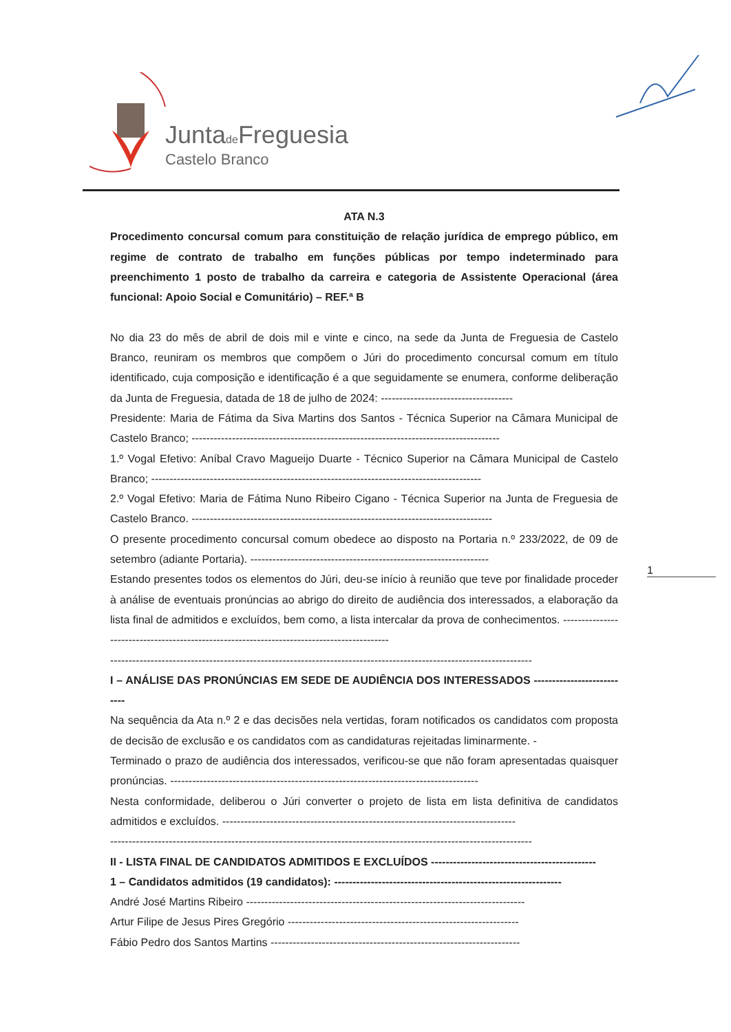Juntade Freguesia
Castelo Branco
ATA N.3
Procedimento concursal comum para constituição de relação jurídica de emprego público, em regime de contrato de trabalho em funções públicas por tempo indeterminado para preenchimento 1 posto de trabalho da carreira e categoria de Assistente Operacional (área funcional: Apoio Social e Comunitário) – REF.ª B
No dia 23 do mês de abril de dois mil e vinte e cinco, na sede da Junta de Freguesia de Castelo Branco, reuniram os membros que compõem o Júri do procedimento concursal comum em título identificado, cuja composição e identificação é a que seguidamente se enumera, conforme deliberação da Junta de Freguesia, datada de 18 de julho de 2024: ------------------------------------
Presidente: Maria de Fátima da Siva Martins dos Santos - Técnica Superior na Câmara Municipal de Castelo Branco; ------------------------------------------------------------------------------------
1.º Vogal Efetivo: Aníbal Cravo Magueijo Duarte - Técnico Superior na Câmara Municipal de Castelo Branco; ------------------------------------------------------------------------------------------
2.º Vogal Efetivo: Maria de Fátima Nuno Ribeiro Cigano - Técnica Superior na Junta de Freguesia de Castelo Branco. ----------------------------------------------------------------------------------
O presente procedimento concursal comum obedece ao disposto na Portaria n.º 233/2022, de 09 de setembro (adiante Portaria). -----------------------------------------------------------------
Estando presentes todos os elementos do Júri, deu-se início à reunião que teve por finalidade proceder à análise de eventuais pronúncias ao abrigo do direito de audiência dos interessados, a elaboração da lista final de admitidos e excluídos, bem como, a lista intercalar da prova de conhecimentos. -------------------------------------------------------------------------------------------
-------------------------------------------------------------------------------------------------------------------
I – ANÁLISE DAS PRONÚNCIAS EM SEDE DE AUDIÊNCIA DOS INTERESSADOS ---------------------------
Na sequência da Ata n.º 2 e das decisões nela vertidas, foram notificados os candidatos com proposta de decisão de exclusão e os candidatos com as candidaturas rejeitadas liminarmente. -
Terminado o prazo de audiência dos interessados, verificou-se que não foram apresentadas quaisquer pronúncias. ------------------------------------------------------------------------------------
Nesta conformidade, deliberou o Júri converter o projeto de lista em lista definitiva de candidatos admitidos e excluídos. --------------------------------------------------------------------------------
-------------------------------------------------------------------------------------------------------------------
II - LISTA FINAL DE CANDIDATOS ADMITIDOS E EXCLUÍDOS ---------------------------------------------
1 – Candidatos admitidos (19 candidatos): --------------------------------------------------------------
André José Martins Ribeiro ----------------------------------------------------------------------------
Artur Filipe de Jesus Pires Gregório ---------------------------------------------------------------
Fábio Pedro dos Santos Martins --------------------------------------------------------------------
1